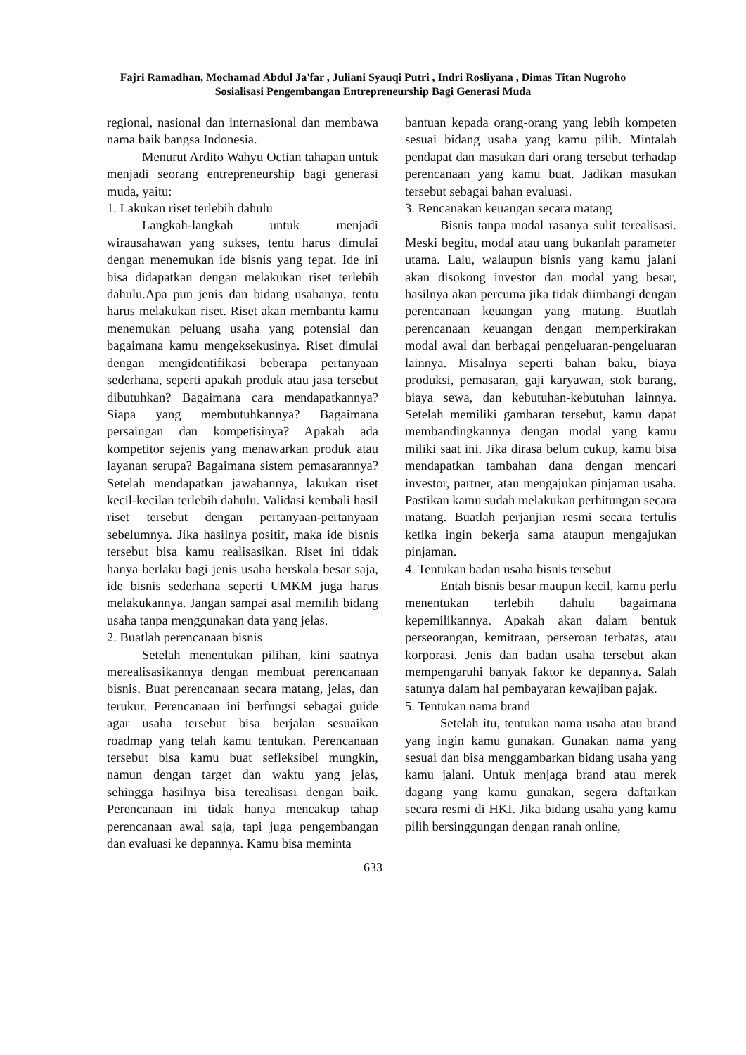Fajri Ramadhan, Mochamad Abdul Ja'far , Juliani Syauqi Putri , Indri Rosliyana , Dimas Titan Nugroho
Sosialisasi Pengembangan Entrepreneurship Bagi Generasi Muda
regional, nasional dan internasional dan membawa nama baik bangsa Indonesia.
Menurut Ardito Wahyu Octian tahapan untuk menjadi seorang entrepreneurship bagi generasi muda, yaitu:
1. Lakukan riset terlebih dahulu
Langkah-langkah untuk menjadi wirausahawan yang sukses, tentu harus dimulai dengan menemukan ide bisnis yang tepat. Ide ini bisa didapatkan dengan melakukan riset terlebih dahulu.Apa pun jenis dan bidang usahanya, tentu harus melakukan riset. Riset akan membantu kamu menemukan peluang usaha yang potensial dan bagaimana kamu mengeksekusinya. Riset dimulai dengan mengidentifikasi beberapa pertanyaan sederhana, seperti apakah produk atau jasa tersebut dibutuhkan? Bagaimana cara mendapatkannya? Siapa yang membutuhkannya? Bagaimana persaingan dan kompetisinya? Apakah ada kompetitor sejenis yang menawarkan produk atau layanan serupa? Bagaimana sistem pemasarannya? Setelah mendapatkan jawabannya, lakukan riset kecil-kecilan terlebih dahulu. Validasi kembali hasil riset tersebut dengan pertanyaan-pertanyaan sebelumnya. Jika hasilnya positif, maka ide bisnis tersebut bisa kamu realisasikan. Riset ini tidak hanya berlaku bagi jenis usaha berskala besar saja, ide bisnis sederhana seperti UMKM juga harus melakukannya. Jangan sampai asal memilih bidang usaha tanpa menggunakan data yang jelas.
2. Buatlah perencanaan bisnis
Setelah menentukan pilihan, kini saatnya merealisasikannya dengan membuat perencanaan bisnis. Buat perencanaan secara matang, jelas, dan terukur. Perencanaan ini berfungsi sebagai guide agar usaha tersebut bisa berjalan sesuaikan roadmap yang telah kamu tentukan. Perencanaan tersebut bisa kamu buat sefleksibel mungkin, namun dengan target dan waktu yang jelas, sehingga hasilnya bisa terealisasi dengan baik. Perencanaan ini tidak hanya mencakup tahap perencanaan awal saja, tapi juga pengembangan dan evaluasi ke depannya. Kamu bisa meminta
bantuan kepada orang-orang yang lebih kompeten sesuai bidang usaha yang kamu pilih. Mintalah pendapat dan masukan dari orang tersebut terhadap perencanaan yang kamu buat. Jadikan masukan tersebut sebagai bahan evaluasi.
3. Rencanakan keuangan secara matang
Bisnis tanpa modal rasanya sulit terealisasi. Meski begitu, modal atau uang bukanlah parameter utama. Lalu, walaupun bisnis yang kamu jalani akan disokong investor dan modal yang besar, hasilnya akan percuma jika tidak diimbangi dengan perencanaan keuangan yang matang. Buatlah perencanaan keuangan dengan memperkirakan modal awal dan berbagai pengeluaran-pengeluaran lainnya. Misalnya seperti bahan baku, biaya produksi, pemasaran, gaji karyawan, stok barang, biaya sewa, dan kebutuhan-kebutuhan lainnya. Setelah memiliki gambaran tersebut, kamu dapat membandingkannya dengan modal yang kamu miliki saat ini. Jika dirasa belum cukup, kamu bisa mendapatkan tambahan dana dengan mencari investor, partner, atau mengajukan pinjaman usaha. Pastikan kamu sudah melakukan perhitungan secara matang. Buatlah perjanjian resmi secara tertulis ketika ingin bekerja sama ataupun mengajukan pinjaman.
4. Tentukan badan usaha bisnis tersebut
Entah bisnis besar maupun kecil, kamu perlu menentukan terlebih dahulu bagaimana kepemilikannya. Apakah akan dalam bentuk perseorangan, kemitraan, perseroan terbatas, atau korporasi. Jenis dan badan usaha tersebut akan mempengaruhi banyak faktor ke depannya. Salah satunya dalam hal pembayaran kewajiban pajak.
5. Tentukan nama brand
Setelah itu, tentukan nama usaha atau brand yang ingin kamu gunakan. Gunakan nama yang sesuai dan bisa menggambarkan bidang usaha yang kamu jalani. Untuk menjaga brand atau merek dagang yang kamu gunakan, segera daftarkan secara resmi di HKI. Jika bidang usaha yang kamu pilih bersinggungan dengan ranah online,
633